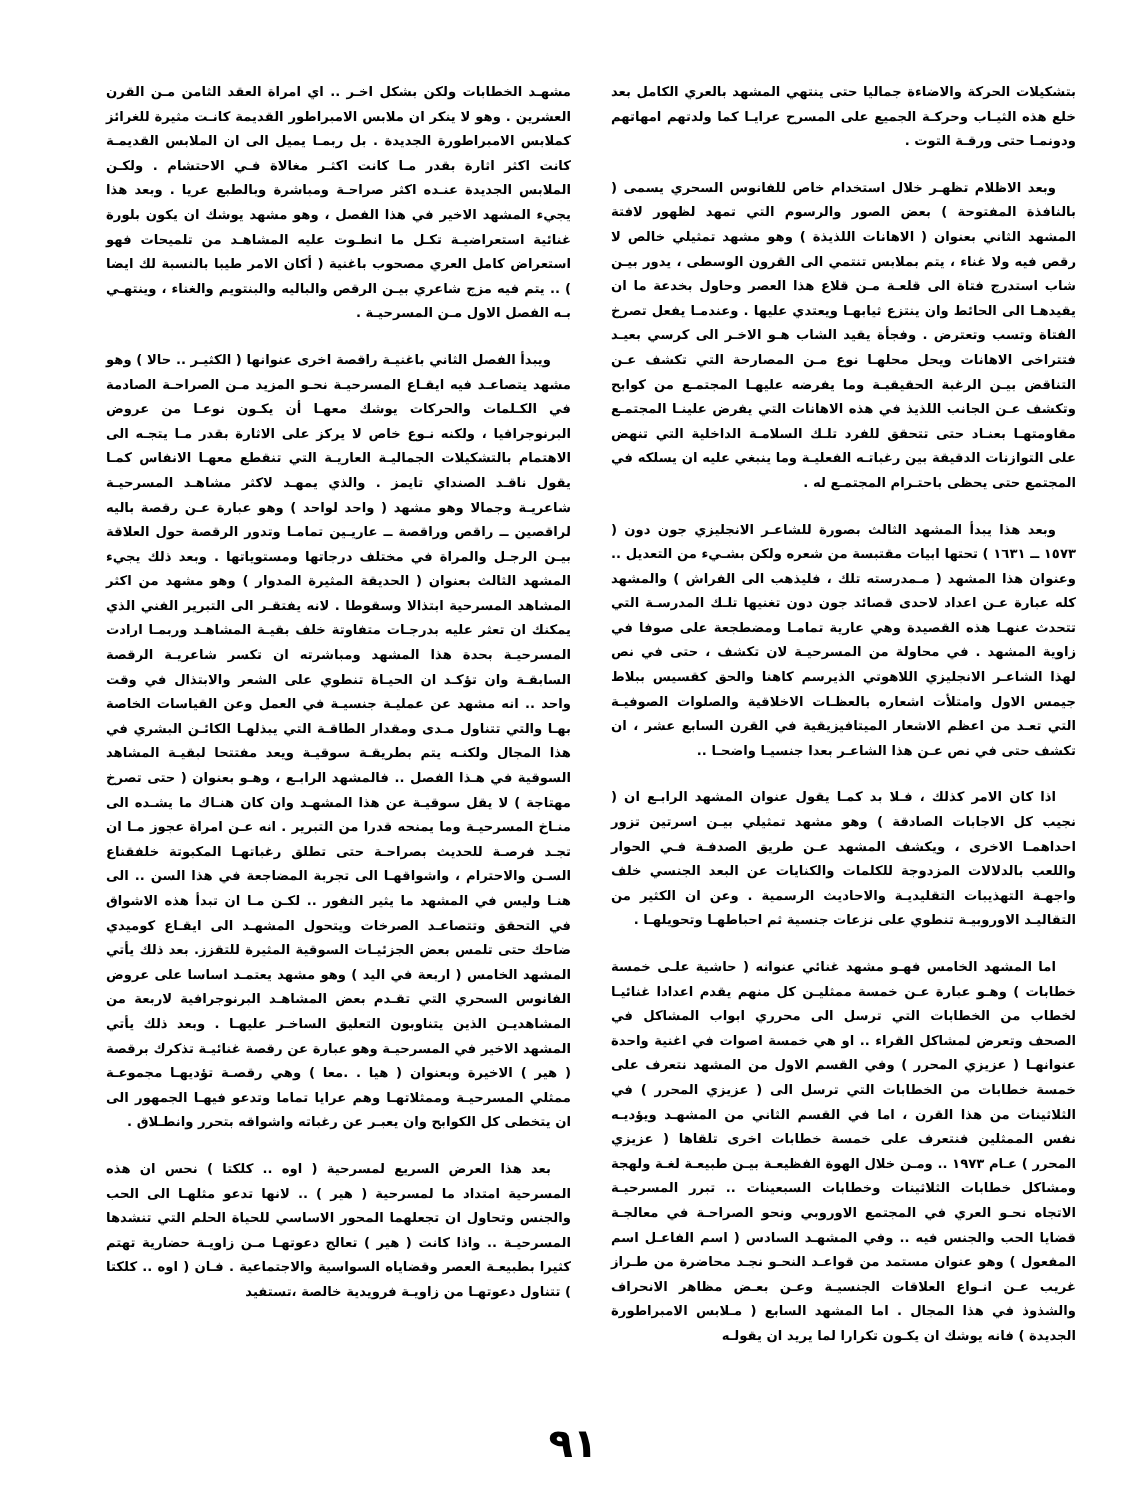بتشكيلات الحركة والاضاءة جماليا حتى ينتهي المشهد بالعري الكامل بعد خلع هذه الثيـاب وحركـة الجميع على المسرح عرايـا كما ولدتهم امهاتهم ودونمـا حتى ورقـة التوت .
وبعد الاظلام تظهـر خلال استخدام خاص للفانوس السحري يسمى ( بالنافذة المفتوحة ) بعض الصور والرسوم التي تمهد لظهور لافتة المشهد الثاني بعنوان ( الاهانات اللذيذة ) وهو مشهد تمثيلي خالص لا رقص فيه ولا غناء ، يتم بملابس تنتمي الى القرون الوسطى ، يدور بيـن شاب استدرج فتاة الى قلعـة مـن قلاع هذا العصر وحاول بخدعة ما ان يقيدهـا الى الحائط وان ينتزع ثيابهـا ويعتدي عليها . وعندمـا يفعل تصرخ الفتاة وتسب وتعترض . وفجأة يقيد الشاب هـو الاخـر الى كرسي بعيـد فتتراخى الاهانات ويحل محلهـا نوع مـن المصارحة التي تكشف عـن التناقض بيـن الرغبة الحقيقيـة وما يفرضه عليهـا المجتمـع من كوابح وتكشف عـن الجانب اللذيذ في هذه الاهانات التي يفرض علينـا المجتمـع مقاومتهـا بعنـاد حتى تتحقق للفرد تلـك السلامـة الداخلية التي تنهض على التوازنات الدقيقة بين رغباتـه الفعليـة وما ينبغي عليه ان يسلكه في المجتمع حتى يحظى باحتـرام المجتمـع له .
وبعد هذا يبدأ المشهد الثالث بصورة للشاعـر الانجليزي جون دون ( ١٥٧٣ ــ ١٦٣١ ) تحتها ابيات مقتبسة من شعره ولكن بشـيء من التعديل .. وعنوان هذا المشهد ( مـمدرسته تلك ، فليذهب الى الفراش ) والمشهد كله عبارة عـن اعداد لاحدى قصائد جون دون تغنيها تلـك المدرسـة التي تتحدث عنهـا هذه القصيدة وهي عارية تمامـا ومضطجعة على صوفا في زاوية المشهد . في محاولة من المسرحيـة لان تكشف ، حتى في نص لهذا الشاعـر الانجليزي اللاهوتي الذيرسم كاهنا والحق كقسيس ببلاط جيمس الاول وامتلأت اشعاره بالعظـات الاخلاقية والصلوات الصوفيـة التي تعـد من اعظم الاشعار الميتافيزيقية في القرن السابع عشر ، ان تكشف حتى في نص عـن هذا الشاعـر بعدا جنسيـا واضحـا ..
اذا كان الامر كذلك ، فـلا بد كمـا يقول عنوان المشهد الرابـع ان ( نجيب كل الاجابات الصادقة ) وهو مشهد تمثيلي بيـن اسرتين تزور احداهمـا الاخرى ، ويكشف المشهد عـن طريق الصدفـة فـي الحوار واللعب بالدلالات المزدوجة للكلمات والكنايات عن البعد الجنسي خلف واجهـة التهذيبات التقليديـة والاحاديث الرسمية . وعن ان الكثير من التقاليـد الاوروبيـة تنطوي على نزعات جنسية ثم احباطهـا وتحويلهـا .
اما المشهد الخامس فهـو مشهد غنائي عنوانه ( حاشية علـى خمسة خطابات ) وهـو عبارة عـن خمسة ممثليـن كل منهم يقدم اعدادا غنائيـا لخطاب من الخطابات التي ترسل الى محرري ابواب المشاكل في الصحف وتعرض لمشاكل القراء .. او هي خمسة اصوات في اغنية واحدة عنوانهـا ( عزيزي المحرر ) وفي القسم الاول من المشهد نتعرف على خمسة خطابات من الخطابات التي ترسل الى ( عزيزي المحرر ) في الثلاثينات من هذا القرن ، اما في القسم الثاني من المشهـد ويؤديـه نفس الممثلين فنتعرف على خمسة خطابات اخرى تلقاها ( عزيزي المحرر ) عـام ١٩٧٣ .. ومـن خلال الهوة الفظيعـة بيـن طبيعـة لغـة ولهجة ومشاكل خطابات الثلاثينات وخطابات السبعينات .. تبرر المسرحيـة الاتجاه نحـو العري في المجتمع الاوروبي ونحو الصراحـة في معالجـة قضايا الحب والجنس فيه .. وفي المشهـد السادس ( اسم الفاعـل اسم المفعول ) وهو عنوان مستمد من قواعـد النحـو نجـد محاضرة من طـراز غريب عـن انـواع العلاقات الجنسيـة وعـن بعـض مظاهر الانحراف والشذوذ في هذا المجال . اما المشهد السابع ( مـلابس الامبراطورة الجديدة ) فانه يوشك ان يكـون تكرارا لما يريد ان يقولـه
مشهـد الخطابات ولكن بشكل اخـر .. اي امراة العقد الثامن مـن القرن العشرين . وهو لا ينكر ان ملابس الامبراطور القديمة كانـت مثيرة للغرائز كملابس الامبراطورة الجديدة . بل ربمـا يميل الى ان الملابس القديمـة كانت اكثر اثارة بقدر مـا كانت اكثـر مغالاة فـي الاحتشام . ولكـن الملابس الجديدة عنـده اكثر صراحـة ومباشرة وبالطبع عريا . وبعد هذا يجيء المشهد الاخير في هذا الفصل ، وهو مشهد يوشك ان يكون بلورة غنائية استعراضيـة تكـل ما انطـوت عليه المشاهـد من تلميحات فهو استعراض كامل العري مصحوب باغنية ( أكان الامر طيبا بالنسبة لك ايضا ) .. يتم فيه مزج شاعري بيـن الرقص والباليه والبنتويم والغناء ، وينتهـي بـه الفصل الاول مـن المسرحيـة .
ويبدأ الفصل الثاني باغنيـة راقصة اخرى عنوانها ( الكثيـر .. حالا ) وهو مشهد يتصاعـد فيه ايقـاع المسرحيـة نحـو المزيد مـن الصراحـة الصادمة في الكـلمات والحركات يوشك معهـا أن يكـون نوعـا من عروض البرنوجرافيا ، ولكنه نـوع خاص لا يركز على الاثارة بقدر مـا يتجـه الى الاهتمام بالتشكيلات الجماليـة العاريـة التي تنقطع معهـا الانفاس كمـا يقول ناقـد الصنداي تايمز . والذي يمهـد لاكثر مشاهـد المسرحيـة شاعريـة وجمالا وهو مشهد ( واحد لواحد ) وهو عبارة عـن رقصة باليه لراقصين ــ راقص وراقصة ــ عاريـين تمامـا وتدور الرقصة حول العلاقة بيـن الرجـل والمراة في مختلف درجاتها ومستوياتها . وبعد ذلك يجيء المشهد الثالث بعنوان ( الحديقة المثيرة المدوار ) وهو مشهد من اكثر المشاهد المسرحية ابتذالا وسقوطا . لانه يفتقـر الى التبرير الفني الذي يمكنك ان تعثر عليه بدرجـات متفاوتة خلف بقيـة المشاهـد وربمـا ارادت المسرحيـة بحدة هذا المشهد ومباشرته ان تكسر شاعريـة الرقصة السابقـة وان تؤكـد ان الحيـاة تنطوي على الشعر والابتذال في وقت واحد .. انه مشهد عن عمليـة جنسيـة في العمل وعن القياسات الخاصة بهـا والتي تتناول مـدى ومقدار الطاقـة التي يبذلهـا الكائـن البشري في هذا المجال ولكنـه يتم بطريقـة سوقيـة ويعد مفتتحا لبقيـة المشاهد السوقية في هـذا الفصل .. فالمشهد الرابـع ، وهـو بعنوان ( حتى تصرخ مهتاجة ) لا يقل سوقيـة عن هذا المشهـد وان كان هنـاك ما يشـده الى منـاخ المسرحيـة وما يمنحه قدرا من التبرير . انه عـن امراة عجوز مـا ان تجـد فرصـة للحديث بصراحـة حتى تطلق رغباتهـا المكبوتة خلفقناع السـن والاحترام ، واشواقهـا الى تجربة المضاجعة في هذا السن .. الى هنـا وليس في المشهد ما يثير النفور .. لكـن مـا ان تبدأ هذه الاشواق في التحقق وتتصاعـد الصرخات ويتحول المشهـد الى ايقـاع كوميدي ضاحك حتى تلمس بعض الجزئيـات السوقية المثيرة للتقزز. بعد ذلك يأتي المشهد الخامس ( اربعة في اليد ) وهو مشهد يعتمـد اساسا على عروض الفانوس السحري التي تقـدم بعض المشاهـد البرنوجرافية لاربعة من المشاهديـن الذين يتناوبون التعليق الساخـر عليهـا . وبعد ذلك يأتي المشهد الاخير في المسرحيـة وهو عبارة عن رقصة غنائيـة تذكرك برقصة ( هير ) الاخيرة وبعنوان ( هيا . .معا ) وهي رقصـة تؤديهـا مجموعـة ممثلي المسرحيـة وممثلاتهـا وهم عرايا تماما وتدعو فيهـا الجمهور الى ان يتخطى كل الكوابح وان يعبـر عن رغباته واشواقه بتحرر وانطـلاق .
بعد هذا العرض السريع لمسرحية ( اوه .. كلكتا ) نحس ان هذه المسرحية امتداد ما لمسرحية ( هير ) .. لانها تدعو مثلهـا الى الحب والجنس وتحاول ان تجعلهما المحور الاساسي للحياة الحلم التي تنشدها المسرحيـة .. واذا كانت ( هير ) تعالج دعوتهـا مـن زاويـة حضارية تهتم كثيرا بطبيعـة العصر وقضاياه السواسية والاجتماعية . فـان ( اوه .. كلكتا ) تتناول دعوتهـا من زاويـة فرويدية خالصة ،تستفيد
٩١